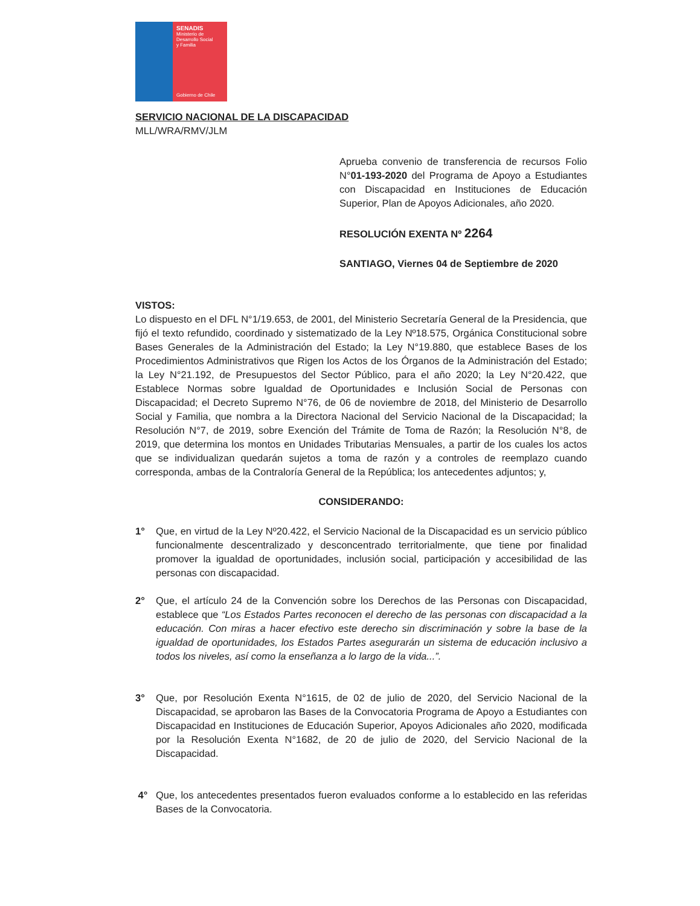SENADIS
Ministerio de
Desarrollo Social
y Familia
Gobierno de Chile
SERVICIO NACIONAL DE LA DISCAPACIDAD
MLL/WRA/RMV/JLM
Aprueba convenio de transferencia de recursos Folio N°01-193-2020 del Programa de Apoyo a Estudiantes con Discapacidad en Instituciones de Educación Superior, Plan de Apoyos Adicionales, año 2020.
RESOLUCIÓN EXENTA Nº 2264
SANTIAGO, Viernes 04 de Septiembre de 2020
VISTOS:
Lo dispuesto en el DFL N°1/19.653, de 2001, del Ministerio Secretaría General de la Presidencia, que fijó el texto refundido, coordinado y sistematizado de la Ley Nº18.575, Orgánica Constitucional sobre Bases Generales de la Administración del Estado; la Ley N°19.880, que establece Bases de los Procedimientos Administrativos que Rigen los Actos de los Órganos de la Administración del Estado; la Ley N°21.192, de Presupuestos del Sector Público, para el año 2020; la Ley N°20.422, que Establece Normas sobre Igualdad de Oportunidades e Inclusión Social de Personas con Discapacidad; el Decreto Supremo N°76, de 06 de noviembre de 2018, del Ministerio de Desarrollo Social y Familia, que nombra a la Directora Nacional del Servicio Nacional de la Discapacidad; la Resolución N°7, de 2019, sobre Exención del Trámite de Toma de Razón; la Resolución N°8, de 2019, que determina los montos en Unidades Tributarias Mensuales, a partir de los cuales los actos que se individualizan quedarán sujetos a toma de razón y a controles de reemplazo cuando corresponda, ambas de la Contraloría General de la República; los antecedentes adjuntos; y,
CONSIDERANDO:
1° Que, en virtud de la Ley Nº20.422, el Servicio Nacional de la Discapacidad es un servicio público funcionalmente descentralizado y desconcentrado territorialmente, que tiene por finalidad promover la igualdad de oportunidades, inclusión social, participación y accesibilidad de las personas con discapacidad.
2° Que, el artículo 24 de la Convención sobre los Derechos de las Personas con Discapacidad, establece que “Los Estados Partes reconocen el derecho de las personas con discapacidad a la educación. Con miras a hacer efectivo este derecho sin discriminación y sobre la base de la igualdad de oportunidades, los Estados Partes asegurarán un sistema de educación inclusivo a todos los niveles, así como la enseñanza a lo largo de la vida...”.
3° Que, por Resolución Exenta N°1615, de 02 de julio de 2020, del Servicio Nacional de la Discapacidad, se aprobaron las Bases de la Convocatoria Programa de Apoyo a Estudiantes con Discapacidad en Instituciones de Educación Superior, Apoyos Adicionales año 2020, modificada por la Resolución Exenta N°1682, de 20 de julio de 2020, del Servicio Nacional de la Discapacidad.
4° Que, los antecedentes presentados fueron evaluados conforme a lo establecido en las referidas Bases de la Convocatoria.